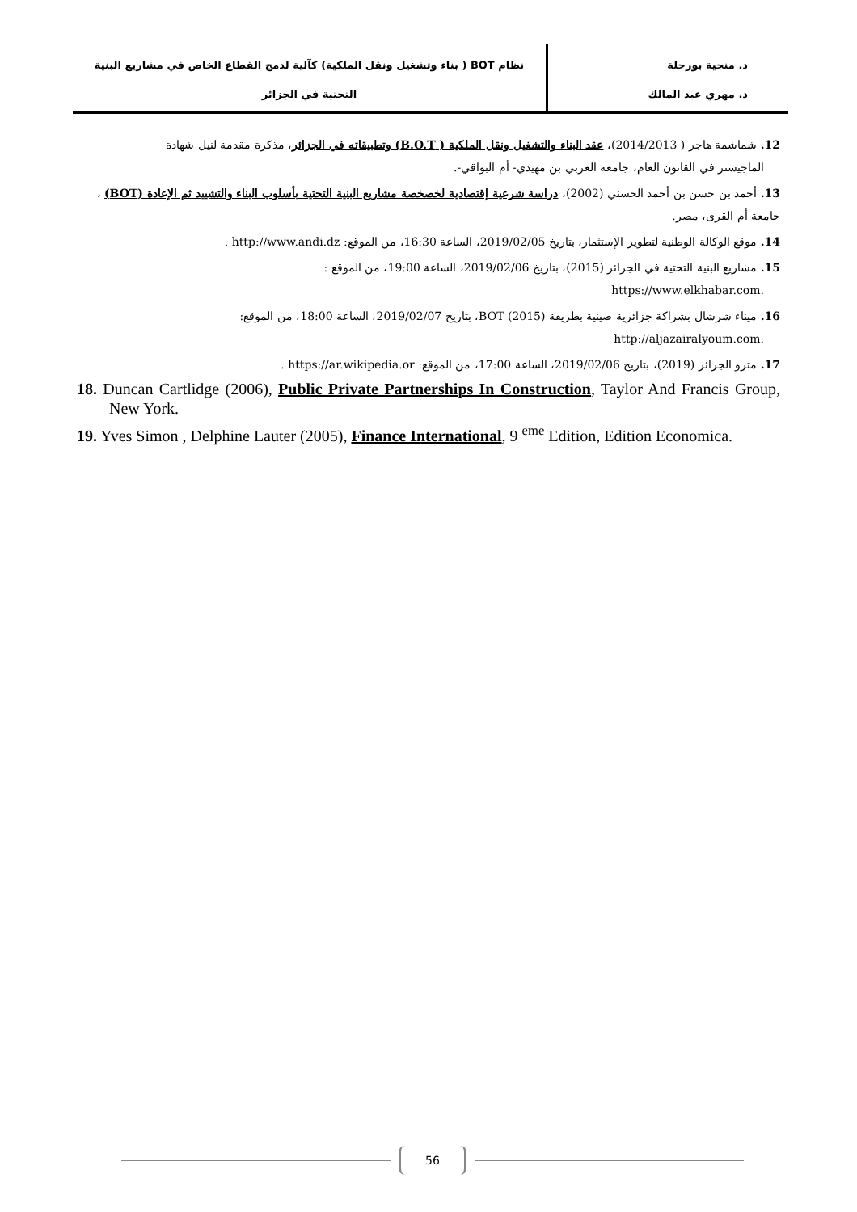د. منجية بورحلة
د. مهري عبد المالك
نظام BOT ( بناء وتشغيل ونقل الملكية) كآلية لدمج القطاع الخاص في مشاريع البنية
التحتية في الجزائر
12. شماشمة هاجر ( 2014/2013)، عقد البناء والتشغيل ونقل الملكية ( B.O.T) وتطبيقاته في الجزائر، مذكرة مقدمة لنيل شهادة
الماجيستر في القانون العام، جامعة العربي بن مهيدي- أم البواقي-.
13. أحمد بن حسن بن أحمد الحسني (2002)، دراسة شرعية إقتصادية لخصخصة مشاريع البنية التحتية بأسلوب البناء والتشييد ثم الإعادة (BOT) ، جامعة أم القرى، مصر.
14. موقع الوكالة الوطنية لتطوير الإستثمار، بتاريخ 2019/02/05، الساعة 16:30، من الموقع: http://www.andi.dz .
15. مشاريع البنية التحتية في الجزائر (2015)، بتاريخ 2019/02/06، الساعة 19:00، من الموقع :
.https://www.elkhabar.com
16. ميناء شرشال بشراكة جزائرية صينية بطريقة BOT (2015)، بتاريخ 2019/02/07، الساعة 18:00، من الموقع:
.http://aljazairalyoum.com
17. مترو الجزائر (2019)، بتاريخ 2019/02/06، الساعة 17:00، من الموقع: https://ar.wikipedia.or .
18. Duncan Cartlidge (2006), Public Private Partnerships In Construction, Taylor And Francis Group, New York.
19. Yves Simon , Delphine Lauter (2005), Finance International, 9 <sup>eme</sup> Edition, Edition Economica.
56